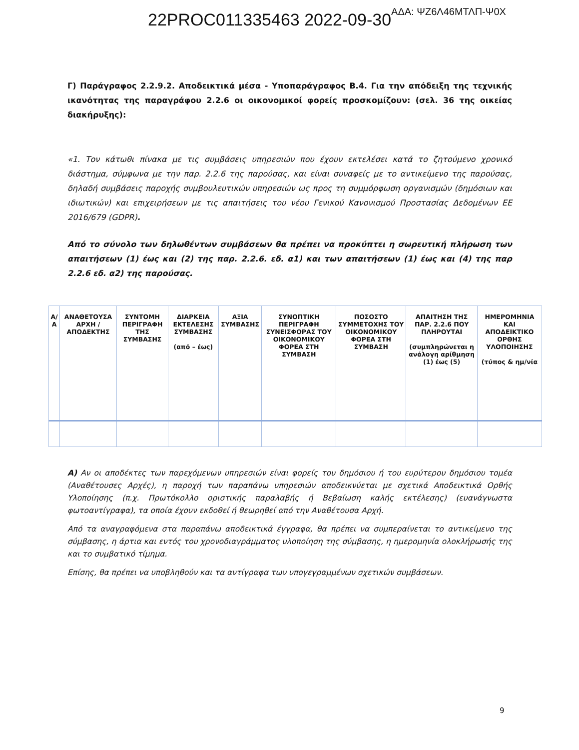22PROC011335463 2022-09-30ΑΔΑ: ΨΖ6Λ46ΜΤΛΠ-Ψ0Χ
Γ) Παράγραφος 2.2.9.2. Αποδεικτικά μέσα - Υποπαράγραφος Β.4. Για την απόδειξη της τεχνικής ικανότητας της παραγράφου 2.2.6 οι οικονομικοί φορείς προσκομίζουν: (σελ. 36 της οικείας διακήρυξης):
«1. Τον κάτωθι πίνακα με τις συμβάσεις υπηρεσιών που έχουν εκτελέσει κατά το ζητούμενο χρονικό διάστημα, σύμφωνα με την παρ. 2.2.6 της παρούσας, και είναι συναφείς με το αντικείμενο της παρούσας, δηλαδή συμβάσεις παροχής συμβουλευτικών υπηρεσιών ως προς τη συμμόρφωση οργανισμών (δημόσιων και ιδιωτικών) και επιχειρήσεων με τις απαιτήσεις του νέου Γενικού Κανονισμού Προστασίας Δεδομένων ΕΕ 2016/679 (GDPR).
Από το σύνολο των δηλωθέντων συμβάσεων θα πρέπει να προκύπτει η σωρευτική πλήρωση των απαιτήσεων (1) έως και (2) της παρ. 2.2.6. εδ. α1) και των απαιτήσεων (1) έως και (4) της παρ 2.2.6 εδ. α2) της παρούσας.
| Α/Α | ΑΝΑΘΕΤΟΥΣΑ ΑΡΧΗ /ΑΠΟΔΕΚΤΗΣ | ΣΥΝΤΟΜΗ ΠΕΡΙΓΡΑΦΗ ΤΗΣ ΣΥΜΒΑΣΗΣ | ΔΙΑΡΚΕΙΑ ΕΚΤΕΛΕΣΗΣ ΣΥΜΒΑΣΗΣ (από – έως) | ΑΞΙΑ ΣΥΜΒΑΣΗΣ | ΣΥΝΟΠΤΙΚΗ ΠΕΡΙΓΡΑΦΗ ΣΥΝΕΙΣΦΟΡΑΣ ΤΟΥ ΟΙΚΟΝΟΜΙΚΟΥ ΦΟΡΕΑ ΣΤΗ ΣΥΜΒΑΣΗ | ΠΟΣΟΣΤΟ ΣΥΜΜΕΤΟΧΗΣ ΤΟΥ ΟΙΚΟΝΟΜΙΚΟΥ ΦΟΡΕΑ ΣΤΗ ΣΥΜΒΑΣΗ | ΑΠΑΙΤΗΣΗ ΤΗΣ ΠΑΡ. 2.2.6 ΠΟΥ ΠΛΗΡΟΥΤΑΙ (συμπληρώνεται η ανάλογη αρίθμηση (1) έως (5) | ΗΜΕΡΟΜΗΝΙΑ ΚΑΙ ΑΠΟΔΕΙΚΤΙΚΟ ΟΡΘΗΣ ΥΛΟΠΟΙΗΣΗΣ (τύπος & ημ/νία |
| --- | --- | --- | --- | --- | --- | --- | --- | --- |
Α) Αν οι αποδέκτες των παρεχόμενων υπηρεσιών είναι φορείς του δημόσιου ή του ευρύτερου δημόσιου τομέα (Αναθέτουσες Αρχές), η παροχή των παραπάνω υπηρεσιών αποδεικνύεται με σχετικά Αποδεικτικά Ορθής Υλοποίησης (π.χ. Πρωτόκολλο οριστικής παραλαβής ή Βεβαίωση καλής εκτέλεσης) (ευανάγνωστα φωτοαντίγραφα), τα οποία έχουν εκδοθεί ή θεωρηθεί από την Αναθέτουσα Αρχή.
Από τα αναγραφόμενα στα παραπάνω αποδεικτικά έγγραφα, θα πρέπει να συμπεραίνεται το αντικείμενο της σύμβασης, η άρτια και εντός του χρονοδιαγράμματος υλοποίηση της σύμβασης, η ημερομηνία ολοκλήρωσής της και το συμβατικό τίμημα.
Επίσης, θα πρέπει να υποβληθούν και τα αντίγραφα των υπογεγραμμένων σχετικών συμβάσεων.
9